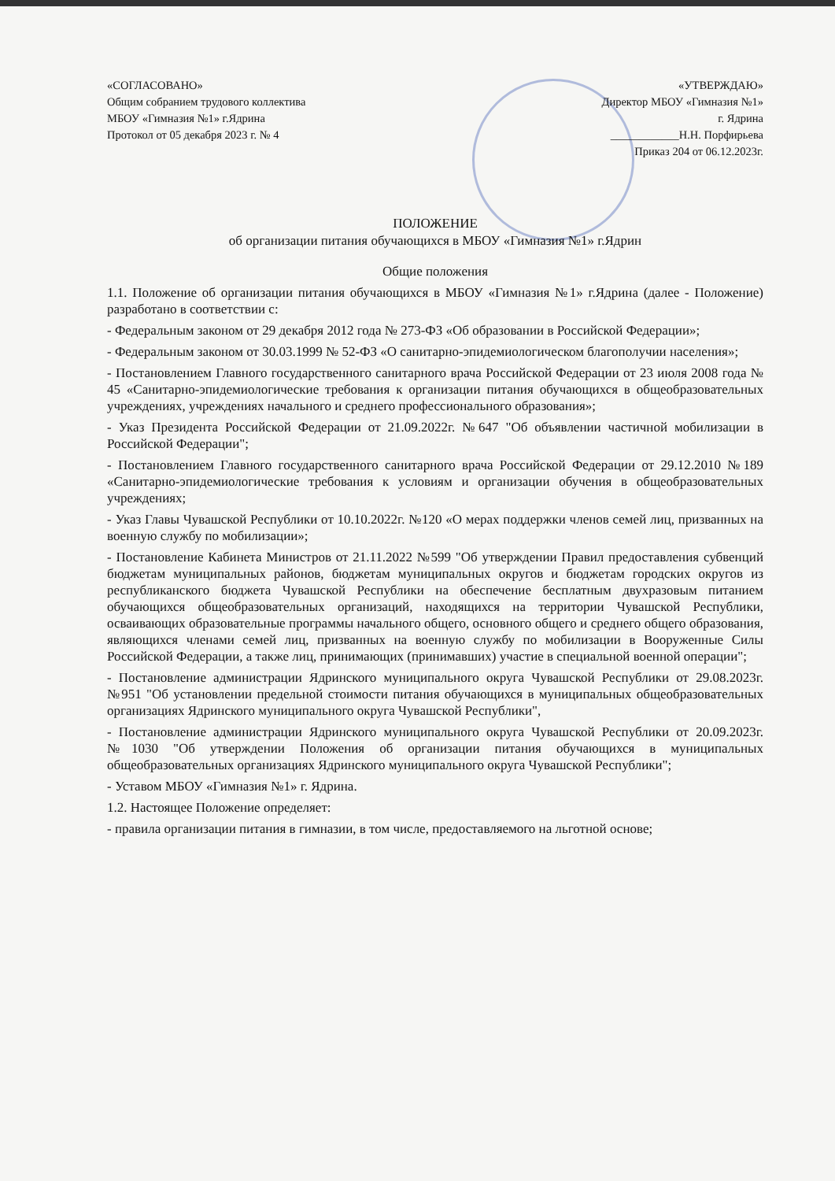«СОГЛАСОВАНО»
Общим собранием трудового коллектива
МБОУ «Гимназия №1» г.Ядрина
Протокол от 05 декабря 2023 г. № 4
«УТВЕРЖДАЮ»
Директор МБОУ «Гимназия №1»
г. Ядрина
____________Н.Н. Порфирьева
Приказ 204 от 06.12.2023г.
ПОЛОЖЕНИЕ
об организации питания обучающихся в МБОУ «Гимназия №1» г.Ядрин
Общие положения
1.1. Положение об организации питания обучающихся в МБОУ «Гимназия №1» г.Ядрина (далее - Положение) разработано в соответствии с:
- Федеральным законом от 29 декабря 2012 года № 273-ФЗ «Об образовании в Российской Федерации»;
- Федеральным законом от 30.03.1999 № 52-ФЗ «О санитарно-эпидемиологическом благополучии населения»;
- Постановлением Главного государственного санитарного врача Российской Федерации от 23 июля 2008 года № 45 «Санитарно-эпидемиологические требования к организации питания обучающихся в общеобразовательных учреждениях, учреждениях начального и среднего профессионального образования»;
- Указ Президента Российской Федерации от 21.09.2022г. №647 "Об объявлении частичной мобилизации в Российской Федерации";
- Постановлением Главного государственного санитарного врача Российской Федерации от 29.12.2010 №189 «Санитарно-эпидемиологические требования к условиям и организации обучения в общеобразовательных учреждениях;
- Указ Главы Чувашской Республики от 10.10.2022г. №120 «О мерах поддержки членов семей лиц, призванных на военную службу по мобилизации»;
- Постановление Кабинета Министров от 21.11.2022 №599 "Об утверждении Правил предоставления субвенций бюджетам муниципальных районов, бюджетам муниципальных округов и бюджетам городских округов из республиканского бюджета Чувашской Республики на обеспечение бесплатным двухразовым питанием обучающихся общеобразовательных организаций, находящихся на территории Чувашской Республики, осваивающих образовательные программы начального общего, основного общего и среднего общего образования, являющихся членами семей лиц, призванных на военную службу по мобилизации в Вооруженные Силы Российской Федерации, а также лиц, принимающих (принимавших) участие в специальной военной операции";
- Постановление администрации Ядринского муниципального округа Чувашской Республики от 29.08.2023г. №951 "Об установлении предельной стоимости питания обучающихся в муниципальных общеобразовательных организациях Ядринского муниципального округа Чувашской Республики",
- Постановление администрации Ядринского муниципального округа Чувашской Республики от 20.09.2023г. №1030 "Об утверждении Положения об организации питания обучающихся в муниципальных общеобразовательных организациях Ядринского муниципального округа Чувашской Республики";
- Уставом МБОУ «Гимназия №1» г. Ядрина.
1.2. Настоящее Положение определяет:
- правила организации питания в гимназии, в том числе, предоставляемого на льготной основе;